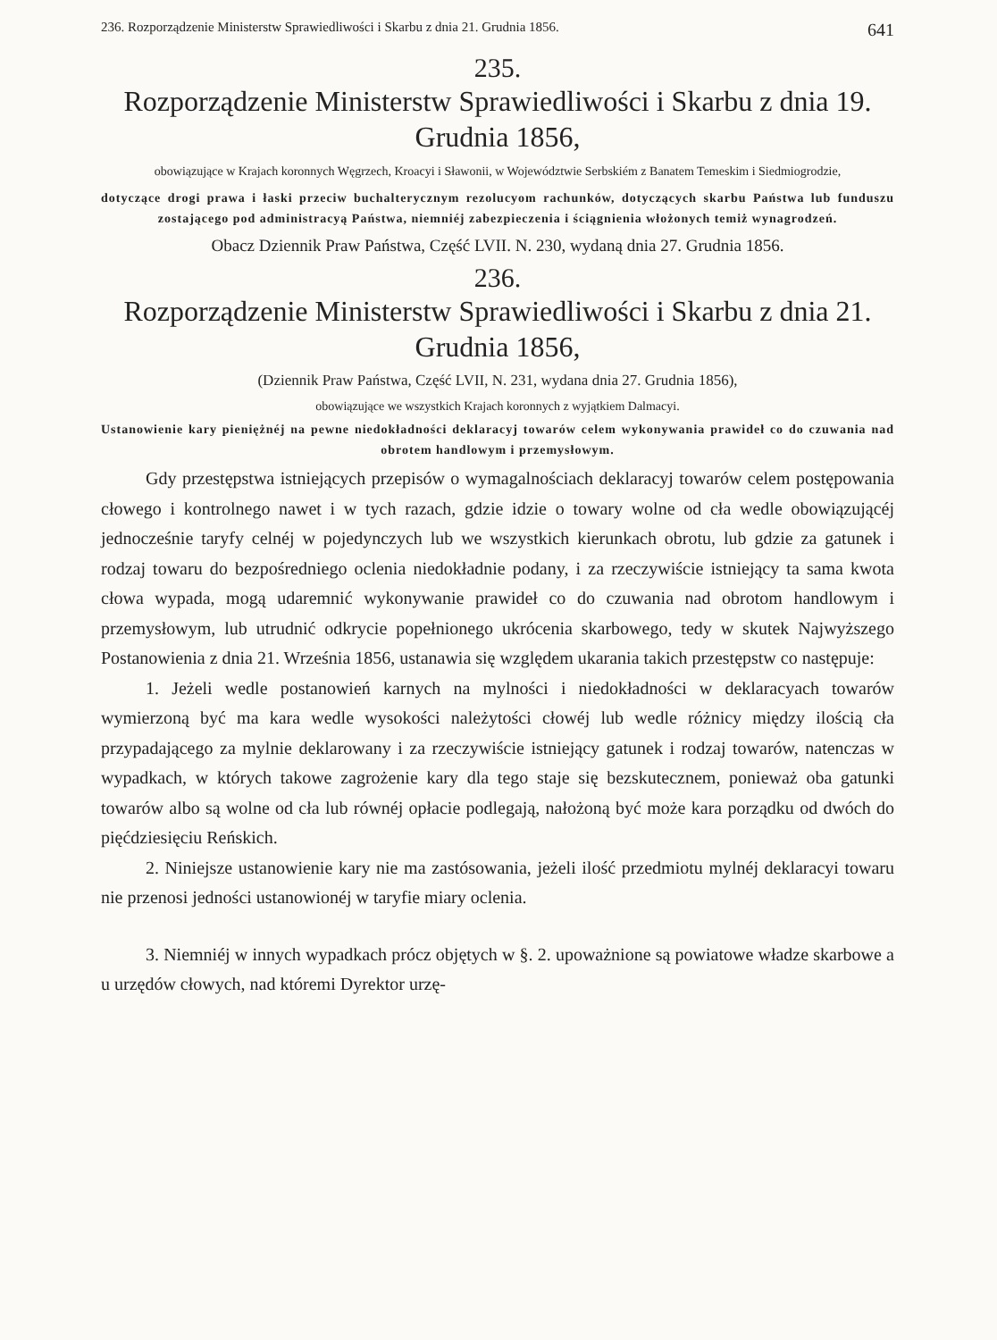236. Rozporządzenie Ministerstw Sprawiedliwości i Skarbu z dnia 21. Grudnia 1856. 641
235.
Rozporządzenie Ministerstw Sprawiedliwości i Skarbu z dnia 19. Grudnia 1856,
obowiązujące w Krajach koronnych Węgrzech, Kroacyi i Sławonii, w Województwie Serbskiém z Banatem Temeskim i Siedmiogrodzie,
dotyczące drogi prawa i łaski przeciw buchalterycznym rezolucyom rachunków, dotyczących skarbu Państwa lub funduszu zostającego pod administracyą Państwa, niemniéj zabezpieczenia i ściągnienia włożonych temiż wynagrodzeń.
Obacz Dziennik Praw Państwa, Część LVII. N. 230, wydaną dnia 27. Grudnia 1856.
236.
Rozporządzenie Ministerstw Sprawiedliwości i Skarbu z dnia 21. Grudnia 1856,
(Dziennik Praw Państwa, Część LVII, N. 231, wydana dnia 27. Grudnia 1856),
obowiązujące we wszystkich Krajach koronnych z wyjątkiem Dalmacyi.
Ustanowienie kary pieniężnéj na pewne niedokładności deklaracyj towarów celem wykonywania prawideł co do czuwania nad obrotem handlowym i przemysłowym.
Gdy przestępstwa istniejących przepisów o wymagalnościach deklaracyj towarów celem postępowania cłowego i kontrolnego nawet i w tych razach, gdzie idzie o towary wolne od cła wedle obowiązującéj jednocześnie taryfy celnéj w pojedynczych lub we wszystkich kierunkach obrotu, lub gdzie za gatunek i rodzaj towaru do bezpośredniego oclenia niedokładnie podany, i za rzeczywiście istniejący ta sama kwota cłowa wypada, mogą udaremnić wykonywanie prawideł co do czuwania nad obrotom handlowym i przemysłowym, lub utrudnić odkrycie popełnionego ukrócenia skarbowego, tedy w skutek Najwyższego Postanowienia z dnia 21. Września 1856, ustanawia się względem ukarania takich przestępstw co następuje:
1. Jeżeli wedle postanowień karnych na mylności i niedokładności w deklaracyach towarów wymierzoną być ma kara wedle wysokości należytości cłowéj lub wedle różnicy między ilością cła przypadającego za mylnie deklarowany i za rzeczywiście istniejący gatunek i rodzaj towarów, natenczas w wypadkach, w których takowe zagrożenie kary dla tego staje się bezskutecznem, ponieważ oba gatunki towarów albo są wolne od cła lub równéj opłacie podlegają, nałożoną być może kara porządku od dwóch do pięćdziesięciu Reńskich.
2. Niniejsze ustanowienie kary nie ma zastósowania, jeżeli ilość przedmiotu mylnéj deklaracyi towaru nie przenosi jedności ustanowionéj w taryfie miary oclenia.
3. Niemniéj w innych wypadkach prócz objętych w §. 2. upoważnione są powiatowe władze skarbowe a u urzędów cłowych, nad któremi Dyrektor urzę-